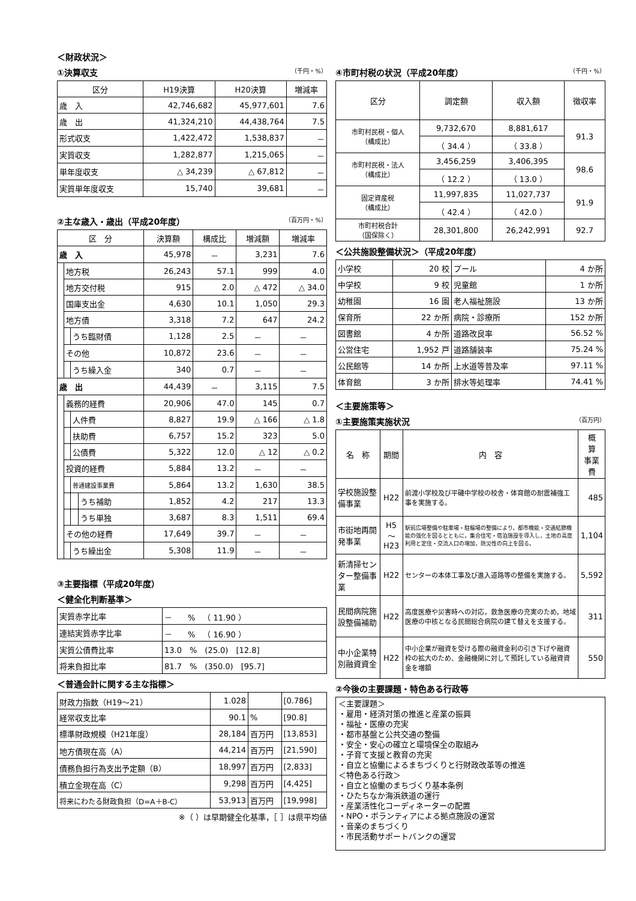＜財政状況＞
①決算収支 （千円・%）
| 区分 | H19決算 | H20決算 | 増減率 |
| --- | --- | --- | --- |
| 歳 入 | 42,746,682 | 45,977,601 | 7.6 |
| 歳 出 | 41,324,210 | 44,438,764 | 7.5 |
| 形式収支 | 1,422,472 | 1,538,837 | － |
| 実質収支 | 1,282,877 | 1,215,065 | － |
| 単年度収支 | △ 34,239 | △ 67,812 | － |
| 実質単年度収支 | 15,740 | 39,681 | － |
②主な歳入・歳出（平成20年度） （百万円・%）
| 区 分 | | | | 決算額 | 構成比 | 増減額 | 増減率 |
| --- | --- | --- | --- | --- | --- | --- | --- |
| 歳 入 | | | | 45,978 | － | 3,231 | 7.6 |
| | 地方税 | | | 26,243 | 57.1 | 999 | 4.0 |
| | 地方交付税 | | | 915 | 2.0 | △ 472 | △ 34.0 |
| | 国庫支出金 | | | 4,630 | 10.1 | 1,050 | 29.3 |
| | 地方債 | | | 3,318 | 7.2 | 647 | 24.2 |
| | | うち臨財債 | | 1,128 | 2.5 | － | － |
| | その他 | | | 10,872 | 23.6 | － | － |
| | | うち繰入金 | | 340 | 0.7 | － | － |
| 歳 出 | | | | 44,439 | － | 3,115 | 7.5 |
| | 義務的経費 | | | 20,906 | 47.0 | 145 | 0.7 |
| | | 人件費 | | 8,827 | 19.9 | △ 166 | △ 1.8 |
| | | 扶助費 | | 6,757 | 15.2 | 323 | 5.0 |
| | | 公債費 | | 5,322 | 12.0 | △ 12 | △ 0.2 |
| | 投資的経費 | | | 5,884 | 13.2 | － | － |
| | | 普通建設事業費 | | 5,864 | 13.2 | 1,630 | 38.5 |
| | | | うち補助 | 1,852 | 4.2 | 217 | 13.3 |
| | | | うち単独 | 3,687 | 8.3 | 1,511 | 69.4 |
| | その他の経費 | | | 17,649 | 39.7 | － | － |
| | | うち繰出金 | | 5,308 | 11.9 | － | － |
③主要指標（平成20年度）
＜健全化判断基準＞
| 実質赤字比率 | － % （ 11.90 ） |
| 連結実質赤字比率 | － % （ 16.90 ） |
| 実質公債費比率 | 13.0 % (25.0) [12.8] |
| 将来負担比率 | 81.7 % (350.0) [95.7] |
＜普通会計に関する主な指標＞
| 財政力指数（H19～21） | 1.028 | | [0.786] |
| 経常収支比率 | 90.1 | % | [90.8] |
| 標準財政規模（H21年度） | 28,184 | 百万円 | [13,853] |
| 地方債現在高（A） | 44,214 | 百万円 | [21,590] |
| 債務負担行為支出予定額（B） | 18,997 | 百万円 | [2,833] |
| 積立金現在高（C） | 9,298 | 百万円 | [4,425] |
| 将来にわたる財政負担（D=A＋B-C） | 53,913 | 百万円 | [19,998] |
※（ ）は早期健全化基準，［ ］は県平均値
④市町村税の状況（平成20年度） （千円・%）
| 区分 | 調定額 | 収入額 | 徴収率 |
| --- | --- | --- | --- |
| 市町村民税・個人 （構成比） | 9,732,670 | 8,881,617 | 91.3 |
| | （ 34.4 ） | （ 33.8 ） | |
| 市町村民税・法人 （構成比） | 3,456,259 | 3,406,395 | 98.6 |
| | （ 12.2 ） | （ 13.0 ） | |
| 固定資産税 （構成比） | 11,997,835 | 11,027,737 | 91.9 |
| | （ 42.4 ） | （ 42.0 ） | |
| 市町村税合計 （国保除く） | 28,301,800 | 26,242,991 | 92.7 |
＜公共施設整備状況＞（平成20年度）
| 小学校 | 20 校 | プール | 4 か所 |
| 中学校 | 9 校 | 児童館 | 1 か所 |
| 幼稚園 | 16 園 | 老人福祉施設 | 13 か所 |
| 保育所 | 22 か所 | 病院・診療所 | 152 か所 |
| 図書館 | 4 か所 | 道路改良率 | 56.52 % |
| 公営住宅 | 1,952 戸 | 道路舗装率 | 75.24 % |
| 公民館等 | 14 か所 | 上水道等普及率 | 97.11 % |
| 体育館 | 3 か所 | 排水等処理率 | 74.41 % |
＜主要施策等＞
①主要施策実施状況 （百万円）
| 名 称 | 期間 | 内 容 | 概 算 事業費 |
| --- | --- | --- | --- |
| 学校施設整備事業 | H22 | 前渡小学校及び平磯中学校の校舎・体育館の耐震補強工事を実施する。 | 485 |
| 市街地再開発事業 | H5 ～H23 | 駅前広場整備や駐車場・駐輪場の整備により，都市機能・交通結節機能の強化を図るとともに，集合住宅・宿泊施設を導入し，土地の高度利用と定住・交流人口の増加，防災性の向上を図る。 | 1,104 |
| 新清掃センター整備事業 | H22 | センターの本体工事及び進入道路等の整備を実施する。 | 5,592 |
| 民間病院施設整備補助 | H22 | 高度医療や災害時への対応，救急医療の充実のため，地域医療の中核となる民間総合病院の建て替えを支援する。 | 311 |
| 中小企業特別融資資金 | H22 | 中小企業が融資を受ける際の融資金利の引き下げや融資枠の拡大のため、金融機関に対して預託している融資資金を増額 | 550 |
②今後の主要課題・特色ある行政等
＜主要課題＞
・雇用・経済対策の推進と産業の振興
・福祉・医療の充実
・都市基盤と公共交通の整備
・安全・安心の確立と環境保全の取組み
・子育て支援と教育の充実
・自立と協働によるまちづくりと行財政改革等の推進
＜特色ある行政＞
・自立と協働のまちづくり基本条例
・ひたちなか海浜鉄道の運行
・産業活性化コーディネーターの配置
・NPO・ボランティアによる拠点施設の運営
・音楽のまちづくり
・市民活動サポートバンクの運営